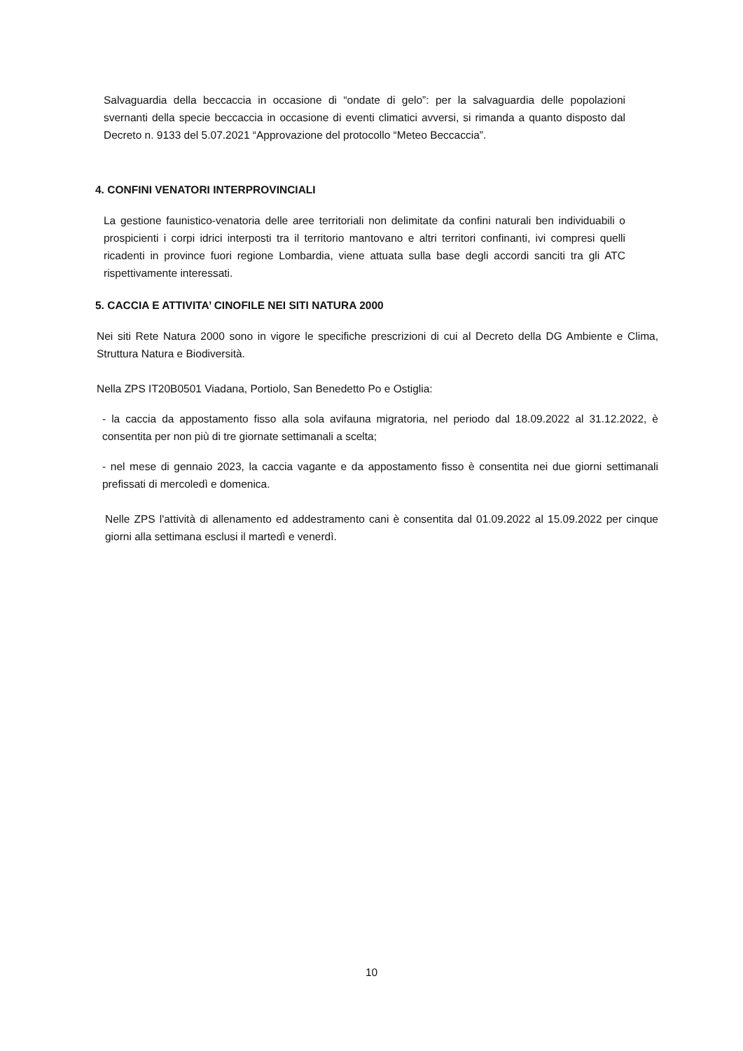Salvaguardia della beccaccia in occasione di “ondate di gelo”: per la salvaguardia delle popolazioni svernanti della specie beccaccia in occasione di eventi climatici avversi, si rimanda a quanto disposto dal Decreto n. 9133 del 5.07.2021 “Approvazione del protocollo “Meteo Beccaccia”.
4. CONFINI VENATORI INTERPROVINCIALI
La gestione faunistico-venatoria delle aree territoriali non delimitate da confini naturali ben individuabili o prospicienti i corpi idrici interposti tra il territorio mantovano e altri territori confinanti, ivi compresi quelli ricadenti in province fuori regione Lombardia, viene attuata sulla base degli accordi sanciti tra gli ATC rispettivamente interessati.
5. CACCIA E ATTIVITA’ CINOFILE NEI SITI NATURA 2000
Nei siti Rete Natura 2000 sono in vigore le specifiche prescrizioni di cui al Decreto della DG Ambiente e Clima, Struttura Natura e Biodiversità.
Nella ZPS IT20B0501 Viadana, Portiolo, San Benedetto Po e Ostiglia:
- la caccia da appostamento fisso alla sola avifauna migratoria, nel periodo dal 18.09.2022 al 31.12.2022, è consentita per non più di tre giornate settimanali a scelta;
- nel mese di gennaio 2023, la caccia vagante e da appostamento fisso è consentita nei due giorni settimanali prefissati di mercoledì e domenica.
Nelle ZPS l'attività di allenamento ed addestramento cani è consentita dal 01.09.2022 al 15.09.2022 per cinque giorni alla settimana esclusi il martedì e venerdì.
10